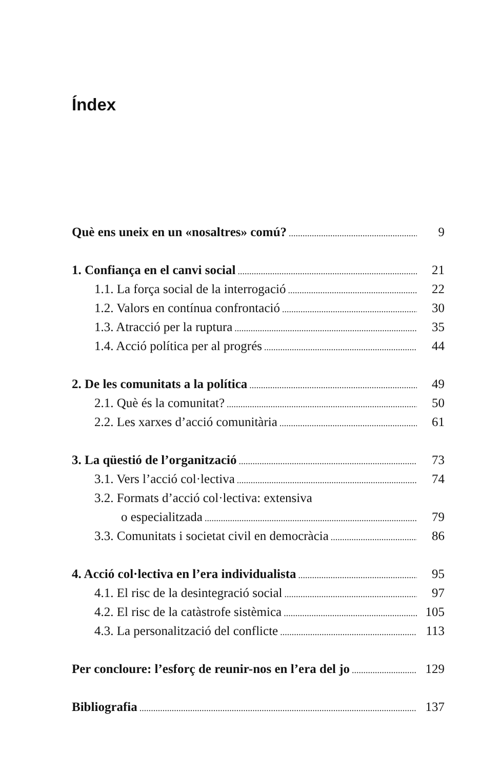Índex
Què ens uneix en un «nosaltres» comú? 9
1. Confiança en el canvi social 21
1.1. La força social de la interrogació 22
1.2. Valors en contínua confrontació 30
1.3. Atracció per la ruptura 35
1.4. Acció política per al progrés 44
2. De les comunitats a la política 49
2.1. Què és la comunitat? 50
2.2. Les xarxes d’acció comunitària 61
3. La qüestió de l’organització 73
3.1. Vers l’acció col·lectiva 74
3.2. Formats d’acció col·lectiva: extensiva
o especialitzada 79
3.3. Comunitats i societat civil en democràcia 86
4. Acció col·lectiva en l’era individualista 95
4.1. El risc de la desintegració social 97
4.2. El risc de la catàstrofe sistèmica 105
4.3. La personalització del conflicte 113
Per concloure: l’esforç de reunir-nos en l’era del jo 129
Bibliografia 137